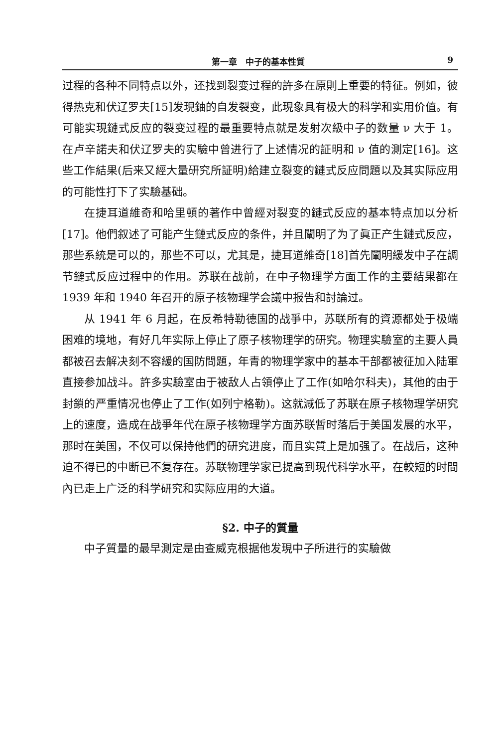第一章　中子的基本性質 9
过程的各种不同特点以外，还找到裂变过程的許多在原則上重要的特征。例如，彼得热克和伏辽罗夫[15]发現鈾的自发裂变，此現象具有极大的科学和实用价值。有可能实現鏈式反应的裂变过程的最重要特点就是发射次級中子的数量 ν 大于 1。在卢辛諾夫和伏辽罗夫的实驗中曾进行了上述情况的証明和 ν 值的測定[16]。这些工作結果(后来又經大量研究所証明)給建立裂变的鏈式反应問題以及其实际应用的可能性打下了实驗基础。
在捷耳道維奇和哈里頓的著作中曾經对裂变的鏈式反应的基本特点加以分析[17]。他們叙述了可能产生鏈式反应的条件，并且闡明了为了眞正产生鏈式反应，那些系統是可以的，那些不可以，尤其是，捷耳道維奇[18]首先闡明緩发中子在調节鏈式反应过程中的作用。苏联在战前，在中子物理学方面工作的主要結果都在 1939 年和 1940 年召开的原子核物理学会議中报告和討論过。
从 1941 年 6 月起，在反希特勒德国的战爭中，苏联所有的資源都处于极端困难的境地，有好几年实际上停止了原子核物理学的研究。物理实驗室的主要人員都被召去解决刻不容緩的国防問題，年青的物理学家中的基本干部都被征加入陆軍直接参加战斗。許多实驗室由于被敌人占領停止了工作(如哈尔科夫)，其他的由于封鎖的严重情况也停止了工作(如列宁格勒)。这就減低了苏联在原子核物理学研究上的速度，造成在战爭年代在原子核物理学方面苏联暫时落后于美国发展的水平，那时在美国，不仅可以保持他們的研究进度，而且实質上是加强了。在战后，这种迫不得已的中断已不复存在。苏联物理学家已提高到現代科学水平，在較短的时間內已走上广泛的科学研究和实际应用的大道。
§2. 中子的質量
中子質量的最早測定是由查威克根据他发現中子所进行的实驗做